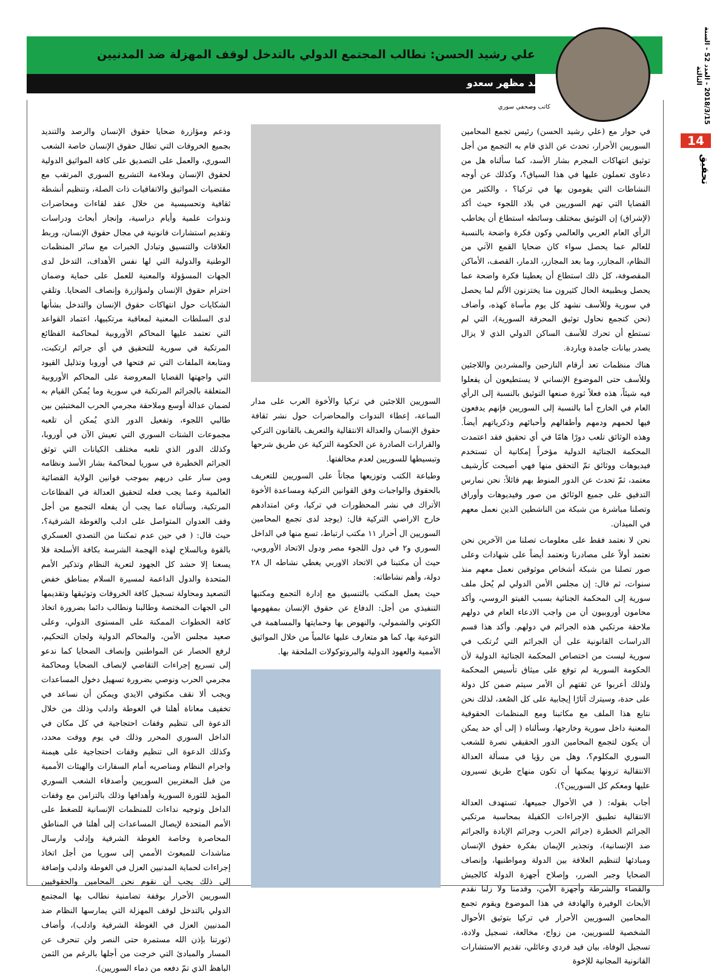2018/3/15 - العدد 52 - السنة الثالثة
14
تحقيق
علي رشيد الحسن: نطالب المجتمع الدولي بالتدخل لوقف المهزلة ضد المدنيين
أحمد مظهر سعدو
كاتب وصحفي سوري
في حوار مع (علي رشيد الحسن) رئيس تجمع المحامين السوريين الأحرار، تحدث عن الذي قام به التجمع من أجل توثيق انتهاكات المجرم بشار الأسد، كما سألناه هل من دعاوى تعملون عليها في هذا السياق؟، وكذلك عن أوجه النشاطات التي يقومون بها في تركيا؟ ، والكثير من القضايا التي تهم السوريين في بلاد اللجوء حيث أكد (لإشراق) إن التوثيق بمختلف وسائطه استطاع أن يخاطب الرأي العام العربي والعالمي وكون فكرة واضحة بالنسبة للعالم عما يحصل سواء كان ضحايا القمع الآتي من النظام، المجازر، وما بعد المجازر، الدمار، القصف، الأماكن المقصوفة، كل ذلك استطاع أن يعطينا فكرة واضحة عما يحصل وبطبيعة الحال كثيرون منا يختزنون الألم لما يحصل في سورية وللأسف نشهد كل يوم مأساة كهذه، وأضاف (نحن كتجمع نحاول توثيق المحرقة السورية)، التي لم تستطع أن تحرك للأسف الساكن الدولي الذي لا يزال يصدر بيانات جامدة وباردة.
هناك منظمات تعد أرقام النازحين والمشردين واللاجئين وللأسف حتى الموضوع الإنساني لا يستطيعون أن يفعلوا فيه شيئاً، هذه فعلاً ثورة صنعها التوثيق بالنسبة إلى الرأي العام في الخارج أما بالنسبة إلى السوريين فإنهم يدفعون فيها لحمهم ودمهم وأطفالهم وأحبائهم وذكرياتهم أيضاً. وهذه الوثائق تلعب دورًا هامًا في أي تحقيق فقد اعتمدت المحكمة الجنائية الدولية مؤخراً إمكانية أن تستخدم فيديوهات ووثائق تمّ التحقق منها فهي أصبحت كأرشيف معتمد، ثمّ تحدث عن الدور المنوط بهم قائلاً: نحن نمارس التدقيق على جميع الوثائق من صور وفيديوهات وأوراق وتصلنا مباشرة من شبكة من الناشطين الذين نعمل معهم في الميدان.
نحن لا نعتمد فقط على معلومات تصلنا من الآخرين نحن نعتمد أولاً على مصادرنا ونعتمد أيضاً على شهادات وعلى صور تصلنا من شبكة أشخاص موثوقين نعمل معهم منذ سنوات، ثم قال: إن مجلس الأمن الدولي لم يُحل ملف سورية إلى المحكمة الجنائية بسبب الفيتو الروسي، وأكد محامون أوروبيون أن من واجب الادعاء العام في دولهم ملاحقة مرتكبي هذه الجرائم في دولهم. وأكد هذا قسم الدراسات القانونية على أن الجرائم التي تُرتكب في سورية ليست من اختصاص المحكمة الجنائية الدولية لأن الحكومة السورية لم توقع على ميثاق تأسيس المحكمة ولذلك أعربوا عن ثقتهم أن الأمر سيتم ضمن كل دولة على حدة، وسيترك آثارًا إيجابية على كل الصُعد، لذلك نحن نتابع هذا الملف مع مكاتبنا ومع المنظمات الحقوقية المعنية داخل سورية وخارجها، وسألناه ( إلى أي حد يمكن أن يكون لتجمع المحامين الدور الحقيقي نصرة للشعب السوري المكلوم؟، وهل من رؤيا في مسألة العدالة الانتقالية ترونها يمكنها أن تكون منهاج طريق تسيرون عليها ومعكم كل السوريين؟).
أجاب بقوله: ( في الأحوال جميعها، تستهدف العدالة الانتقالية تطبيق الإجراءات الكفيلة بمحاسبة مرتكبي الجرائم الخطرة (جرائم الحرب وجرائم الإبادة والجرائم ضد الإنسانية)، وتجذير الإيمان بفكرة حقوق الإنسان ومبادئها لتنظيم العلاقة بين الدولة ومواطنيها، وإنصاف الضحايا وجبر الضرر، وإصلاح أجهزة الدولة كالجيش والقضاء والشرطة وأجهزة الأمن، وقدمنا ولا زلنا نقدم الأبحاث الوفيرة والهادفة في هذا الموضوع ويقوم تجمع المحامين السوريين الأحرار في تركيا بتوثيق الأحوال الشخصية للسوريين، من زواج، مخالعة، تسجيل ولادة، تسجيل الوفاة، بيان قيد فردي وعائلي، تقديم الاستشارات القانونية المجانية للإخوة
السوريين اللاجئين في تركيا والأخوة العرب على مدار الساعة، إعطاء الندوات والمحاضرات حول نشر ثقافة حقوق الإنسان والعدالة الانتقالية والتعريف بالقانون التركي والقرارات الصادرة عن الحكومة التركية عن طريق شرحها وتبسيطها للسوريين لعدم مخالفتها.
وطباعة الكتب وتوزيعها مجاناً على السوريين للتعريف بالحقوق والواجبات وفق القوانين التركية ومساعدة الأخوة الأتراك في نشر المحظورات في تركيا، وعن امتدادهم خارج الاراضي التركية قال: (يوجد لدى تجمع المحامين السوريين ال أحرار ١١ مكتب ارتباط، تسع منها في الداخل السوري و٢ في دول اللجوء مصر ودول الاتحاد الأوروبي، حيث أن مكتبنا في الاتحاد الاوربي يغطي نشاطه ال ٢٨ دولة، وأهم نشاطاته:
حيث يعمل المكتب بالتنسيق مع إدارة التجمع ومكتبها التنفيذي من أجل: الدفاع عن حقوق الإنسان بمفهومها الكوني والشمولي، والنهوض بها وحمايتها والمساهمة في التوعية بها، كما هو متعارف عليها عالمياً من خلال المواثيق الأممية والعهود الدولية والبروتوكولات الملحقة بها.
ودعم ومؤازرة ضحايا حقوق الإنسان والرصد والتنديد بجميع الخروقات التي تطال حقوق الإنسان خاصة الشعب السوري، والعمل على التصديق على كافة المواثيق الدولية لحقوق الإنسان وملاءمة التشريع السوري المرتقب مع مقتضيات المواثيق والاتفاقيات ذات الصلة، وتنظيم أنشطة ثقافية وتحسيسية من خلال عقد لقاءات ومحاضرات وندوات علمية وأيام دراسية، وإنجاز أبحاث ودراسات وتقديم استشارات قانونية في مجال حقوق الإنسان، وربط العلاقات والتنسيق وتبادل الخبرات مع سائر المنظمات الوطنية والدولية التي لها نفس الأهداف، التدخل لدى الجهات المسؤولة والمعنية للعمل على حماية وضمان احترام حقوق الإنسان ولمؤازرة وإنصاف الضحايا. وتلقي الشكايات حول انتهاكات حقوق الإنسان والتدخل بشأنها لدى السلطات المعنية لمعاقبة مرتكبيها، اعتماد القواعد التي تعتمد عليها المحاكم الأوروبية لمحاكمة الفظائع المرتكبة في سورية للتحقيق في أي جرائم ارتكبت، ومتابعة الملفات التي تم فتحها في أوروبا وتذليل القيود التي واجهتها القضايا المعروضة على المحاكم الأوروبية المتعلقة بالجرائم المرتكبة في سورية وما يُمكن القيام به لضمان عدالة أوسع وملاحقة مجرمي الحرب المختبئين بين طالبي اللجوء، وتفعيل الدور الذي يُمكن أن تلعبه مجموعات الشتات السوري التي تعيش الآن في أوروبا، وكذلك الدور الذي تلعبه مختلف الكيانات التي توثق الجرائم الخطيرة في سوريا لمحاكمة بشار الأسد ونظامه ومن سار على دربهم بموجب قوانين الولاية القضائية العالمية وعما يجب فعله لتحقيق العدالة في الفظاعات المرتكبة، وسألناه عما يجب أن يفعله التجمع من أجل وقف العدوان المتواصل على ادلب والغوطة الشرقية؟، حيث قال: ( في حين عدم تمكننا من التصدي العسكري بالقوة وبالسلاح لهذه الهجمة الشرسة بكافة الأسلحة فلا يسعنا إلا حشد كل الجهود لتعرية النظام وتذكير الأمم المتحدة والدول الداعمة لمسيرة السلام بمناطق خفض التصعيد ومحاولة تسجيل كافة الخروقات وتوثيقها وتقديمها الى الجهات المختصة وطالبنا ونطالب دائما بضرورة اتخاذ كافة الخطوات الممكنة على المستوى الدولي، وعلى صعيد مجلس الأمن، والمحاكم الدولية ولجان التحكيم، لرفع الحصار عن المواطنين وإنصاف الضحايا كما ندعو إلى تسريع إجراءات التقاضي لإنصاف الضحايا ومحاكمة مجرمي الحرب ونوصي بضرورة تسهيل دخول المساعدات ويجب ألا نقف مكتوفي الايدي ويمكن أن نساعد في تخفيف معاناة أهلنا في الغوطة وادلب وذلك من خلال الدعوة الى تنظيم وقفات احتجاجية في كل مكان في الداخل السوري المحرر وذلك في يوم ووقت محدد، وكذلك الدعوة الى تنظيم وقفات احتجاجية على هيمنة واجرام النظام ومناصريه أمام السفارات والهيئات الأممية من قبل المغتربين السوريين وأصدقاء الشعب السوري المؤيد للثورة السورية وأهدافها وذلك بالتزامن مع وقفات الداخل وتوجيه نداءات للمنظمات الإنسانية للضغط على الأمم المتحدة لإيصال المساعدات إلى أهلنا في المناطق المحاصرة وخاصة الغوطة الشرقية وإدلب وارسال مناشدات للمبعوث الأممي إلى سوريا من أجل اتخاذ إجراءات لحماية المدنيين العزل في الغوطة وادلب وإضافة إلى ذلك يجب أن نقوم نحن المحامين والحقوقيين السوريين الأحرار بوقفة تضامنية نطالب بها المجتمع الدولي بالتدخل لوقف المهزلة التي يمارسها النظام ضد المدنيين العزل في الغوطة الشرقية وادلب)، وأضاف (ثورتنا بإذن الله مستمرة حتى النصر ولن تنحرف عن المسار والمبادئ التي خرجت من أجلها بالرغم من الثمن الباهظ الذي تمّ دفعه من دماء السوريين).